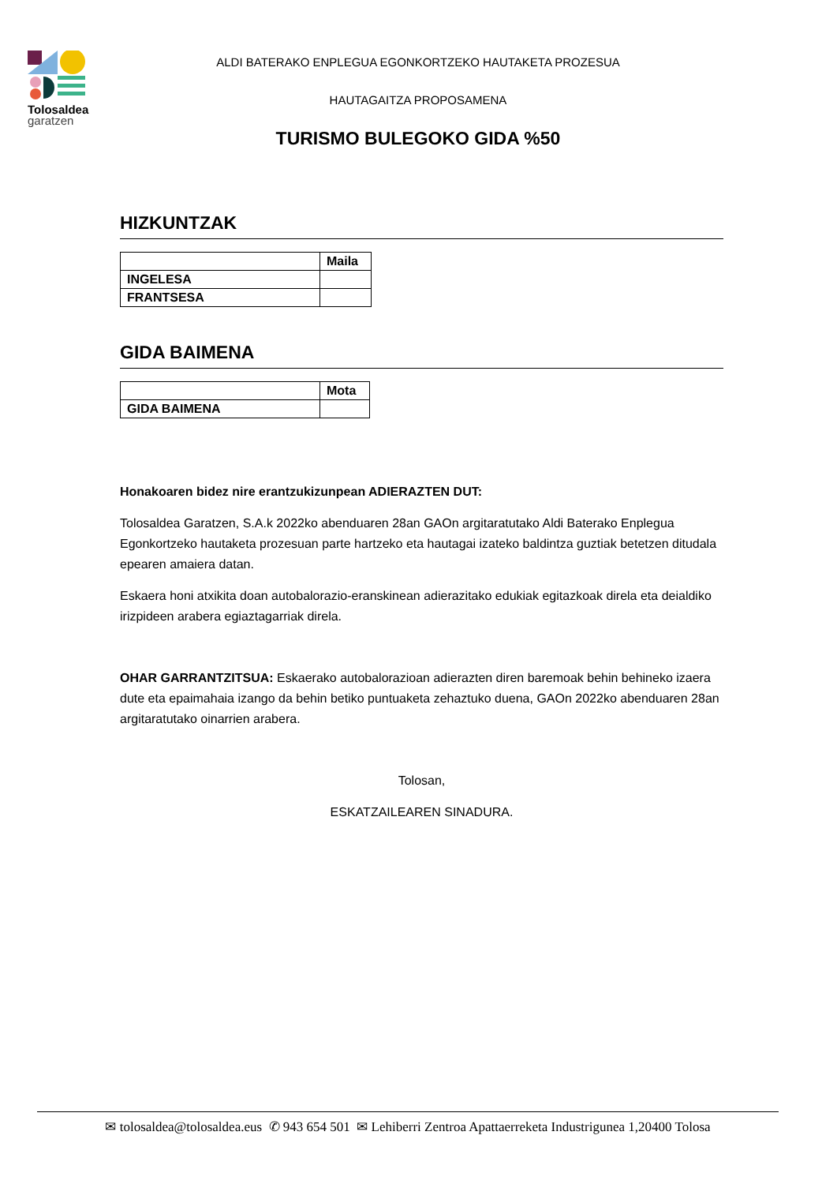Tolosaldea
garatzen
ALDI BATERAKO ENPLEGUA EGONKORTZEKO HAUTAKETA PROZESUA
HAUTAGAITZA PROPOSAMENA
TURISMO BULEGOKO GIDA %50
HIZKUNTZAK
| | Maila |
| --- | --- |
| INGELESA | |
| FRANTSESA | |
GIDA BAIMENA
| | Mota |
| --- | --- |
| GIDA BAIMENA | |
Honakoaren bidez nire erantzukizunpean ADIERAZTEN DUT:
Tolosaldea Garatzen, S.A.k 2022ko abenduaren 28an GAOn argitaratutako Aldi Baterako Enplegua Egonkortzeko hautaketa prozesuan parte hartzeko eta hautagai izateko baldintza guztiak betetzen ditudala epearen amaiera datan.
Eskaera honi atxikita doan autobalorazio-eranskinean adierazitako edukiak egitazkoak direla eta deialdiko irizpideen arabera egiaztagarriak direla.
OHAR GARRANTZITSUA: Eskaerako autobalorazioan adierazten diren baremoak behin behineko izaera dute eta epaimahaia izango da behin betiko puntuaketa zehaztuko duena, GAOn 2022ko abenduaren 28an argitaratutako oinarrien arabera.
Tolosan,
ESKATZAILEAREN SINADURA.
✉ tolosaldea@tolosaldea.eus ✆ 943 654 501 ✉ Lehiberri Zentroa Apattaerreketa Industrigunea 1,20400 Tolosa